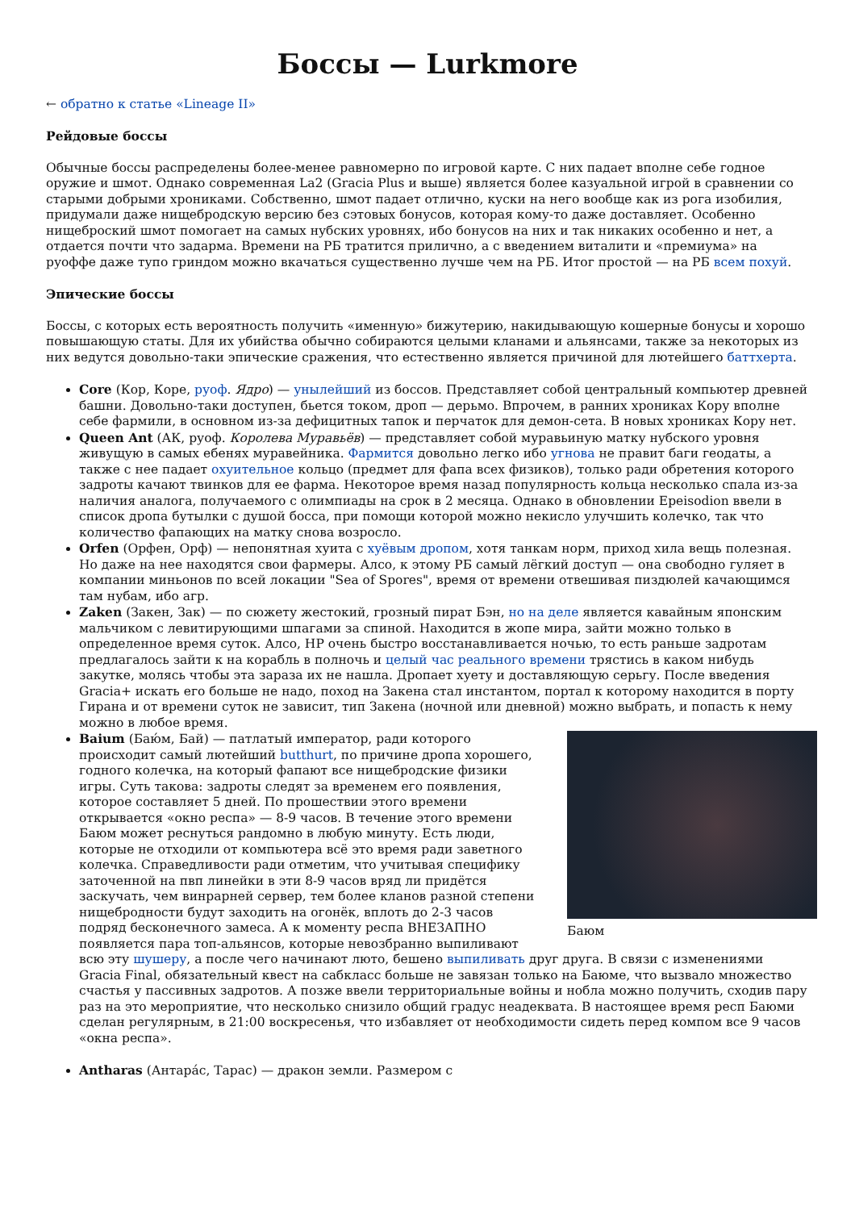Боссы — Lurkmore
← обратно к статье «Lineage II»
Рейдовые боссы
Обычные боссы распределены более-менее равномерно по игровой карте. С них падает вполне себе годное оружие и шмот. Однако современная La2 (Gracia Plus и выше) является более казуальной игрой в сравнении со старыми добрыми хрониками. Собственно, шмот падает отлично, куски на него вообще как из рога изобилия, придумали даже нищебродскую версию без сэтовых бонусов, которая кому-то даже доставляет. Особенно нищеброский шмот помогает на самых нубских уровнях, ибо бонусов на них и так никаких особенно и нет, а отдается почти что задарма. Времени на РБ тратится прилично, а с введением виталити и «премиума» на руоффе даже тупо гриндом можно вкачаться существенно лучше чем на РБ. Итог простой — на РБ всем похуй.
Эпические боссы
Боссы, с которых есть вероятность получить «именную» бижутерию, накидывающую кошерные бонусы и хорошо повышающую статы. Для их убийства обычно собираются целыми кланами и альянсами, также за некоторых из них ведутся довольно-таки эпические сражения, что естественно является причиной для лютейшего баттхерта.
Core (Кор, Коре, руоф. Ядро) — унылейший из боссов. Представляет собой центральный компьютер древней башни. Довольно-таки доступен, бьется током, дроп — дерьмо. Впрочем, в ранних хрониках Кору вполне себе фармили, в основном из-за дефицитных тапок и перчаток для демон-сета. В новых хрониках Кору нет.
Queen Ant (АК, руоф. Королева Муравьёв) — представляет собой муравьиную матку нубского уровня живущую в самых ебенях муравейника. Фармится довольно легко ибо угнова не правит баги геодаты, а также с нее падает охуительное кольцо (предмет для фапа всех физиков), только ради обретения которого задроты качают твинков для ее фарма. Некоторое время назад популярность кольца несколько спала из-за наличия аналога, получаемого с олимпиады на срок в 2 месяца. Однако в обновлении Epeisodion ввели в список дропа бутылки с душой босса, при помощи которой можно некисло улучшить колечко, так что количество фапающих на матку снова возросло.
Orfen (Орфен, Орф) — непонятная хуита с хуёвым дропом, хотя танкам норм, приход хила вещь полезная. Но даже на нее находятся свои фармеры. Алсо, к этому РБ самый лёгкий доступ — она свободно гуляет в компании миньонов по всей локации "Sea of Spores", время от времени отвешивая пиздюлей качающимся там нубам, ибо агр.
Zaken (Закен, Зак) — по сюжету жестокий, грозный пират Бэн, но на деле является кавайным японским мальчиком с левитирующими шпагами за спиной. Находится в жопе мира, зайти можно только в определенное время суток. Алсо, HP очень быстро восстанавливается ночью, то есть раньше задротам предлагалось зайти к на корабль в полночь и целый час реального времени трястись в каком нибудь закутке, молясь чтобы эта зараза их не нашла. Дропает хуету и доставляющую серьгу. После введения Gracia+ искать его больше не надо, поход на Закена стал инстантом, портал к которому находится в порту Гирана и от времени суток не зависит, тип Закена (ночной или дневной) можно выбрать, и попасть к нему можно в любое время.
Баюм
Baium (Бaю́м, Бай) — патлатый император, ради которого происходит самый лютейший butthurt, по причине дропа хорошего, годного колечка, на который фапают все нищебродские физики игры. Суть такова: задроты следят за временем его появления, которое составляет 5 дней. По прошествии этого времени открывается «окно респа» — 8-9 часов. В течение этого времени Баюм может реснуться рандомно в любую минуту. Есть люди, которые не отходили от компьютера всё это время ради заветного колечка. Справедливости ради отметим, что учитывая специфику заточенной на пвп линейки в эти 8-9 часов вряд ли придётся заскучать, чем винрарней сервер, тем более кланов разной степени нищебродности будут заходить на огонёк, вплоть до 2-3 часов подряд бесконечного замеса. А к моменту респа ВНЕЗАПНО появляется пара топ-альянсов, которые невозбранно выпиливают всю эту шушеру, а после чего начинают люто, бешено выпиливать друг друга. В связи с изменениями Gracia Final, обязательный квест на сабкласс больше не завязан только на Баюме, что вызвало множество счастья у пассивных задротов. А позже ввели территориальные войны и нобла можно получить, сходив пару раз на это мероприятие, что несколько снизило общий градус неадеквата. В настоящее время респ Баюми сделан регулярным, в 21:00 воскресенья, что избавляет от необходимости сидеть перед компом все 9 часов «окна респа».
Antharas (Антара́с, Тарас) — дракон земли. Размером с